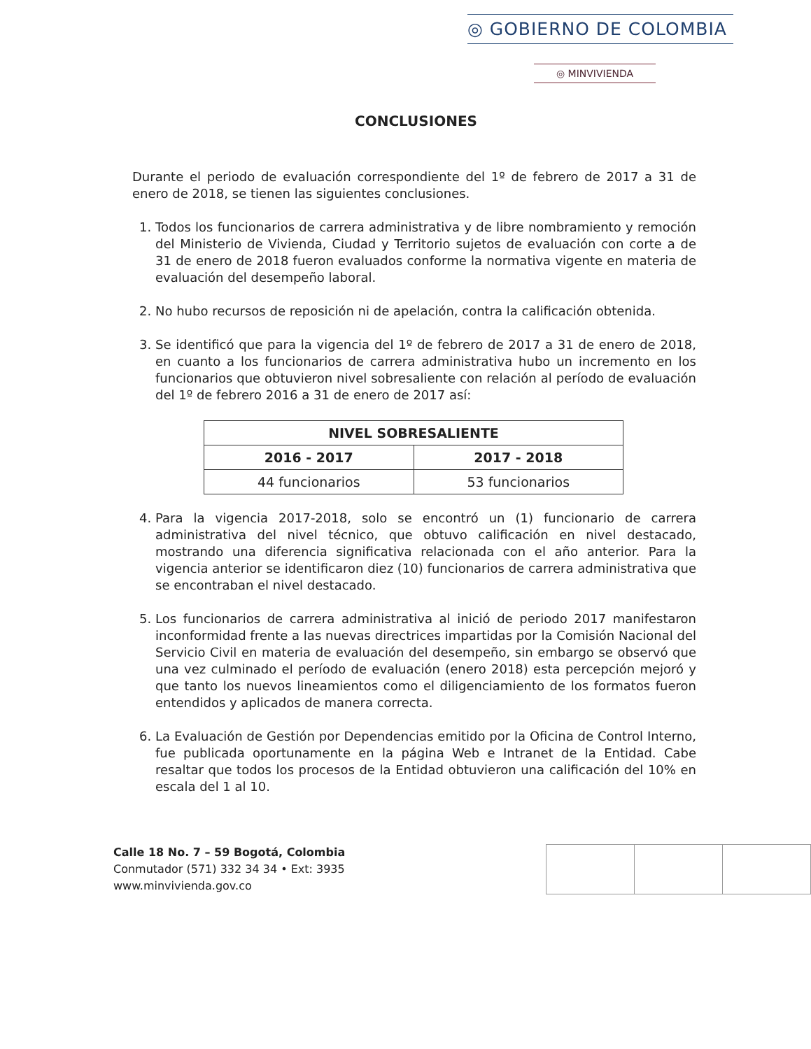◎ GOBIERNO DE COLOMBIA
◎ MINVIVIENDA
CONCLUSIONES
Durante el periodo de evaluación correspondiente del 1º de febrero de 2017 a 31 de enero de 2018, se tienen las siguientes conclusiones.
1. Todos los funcionarios de carrera administrativa y de libre nombramiento y remoción del Ministerio de Vivienda, Ciudad y Territorio sujetos de evaluación con corte a de 31 de enero de 2018 fueron evaluados conforme la normativa vigente en materia de evaluación del desempeño laboral.
2. No hubo recursos de reposición ni de apelación, contra la calificación obtenida.
3. Se identificó que para la vigencia del 1º de febrero de 2017 a 31 de enero de 2018, en cuanto a los funcionarios de carrera administrativa hubo un incremento en los funcionarios que obtuvieron nivel sobresaliente con relación al período de evaluación del 1º de febrero 2016 a 31 de enero de 2017 así:
| NIVEL SOBRESALIENTE | |
| --- | --- |
| 2016 - 2017 | 2017 - 2018 |
| 44 funcionarios | 53 funcionarios |
4. Para la vigencia 2017-2018, solo se encontró un (1) funcionario de carrera administrativa del nivel técnico, que obtuvo calificación en nivel destacado, mostrando una diferencia significativa relacionada con el año anterior. Para la vigencia anterior se identificaron diez (10) funcionarios de carrera administrativa que se encontraban el nivel destacado.
5. Los funcionarios de carrera administrativa al inició de periodo 2017 manifestaron inconformidad frente a las nuevas directrices impartidas por la Comisión Nacional del Servicio Civil en materia de evaluación del desempeño, sin embargo se observó que una vez culminado el período de evaluación (enero 2018) esta percepción mejoró y que tanto los nuevos lineamientos como el diligenciamiento de los formatos fueron entendidos y aplicados de manera correcta.
6. La Evaluación de Gestión por Dependencias emitido por la Oficina de Control Interno, fue publicada oportunamente en la página Web e Intranet de la Entidad. Cabe resaltar que todos los procesos de la Entidad obtuvieron una calificación del 10% en escala del 1 al 10.
Calle 18 No. 7 – 59 Bogotá, Colombia
Conmutador (571) 332 34 34 • Ext: 3935
www.minvivienda.gov.co